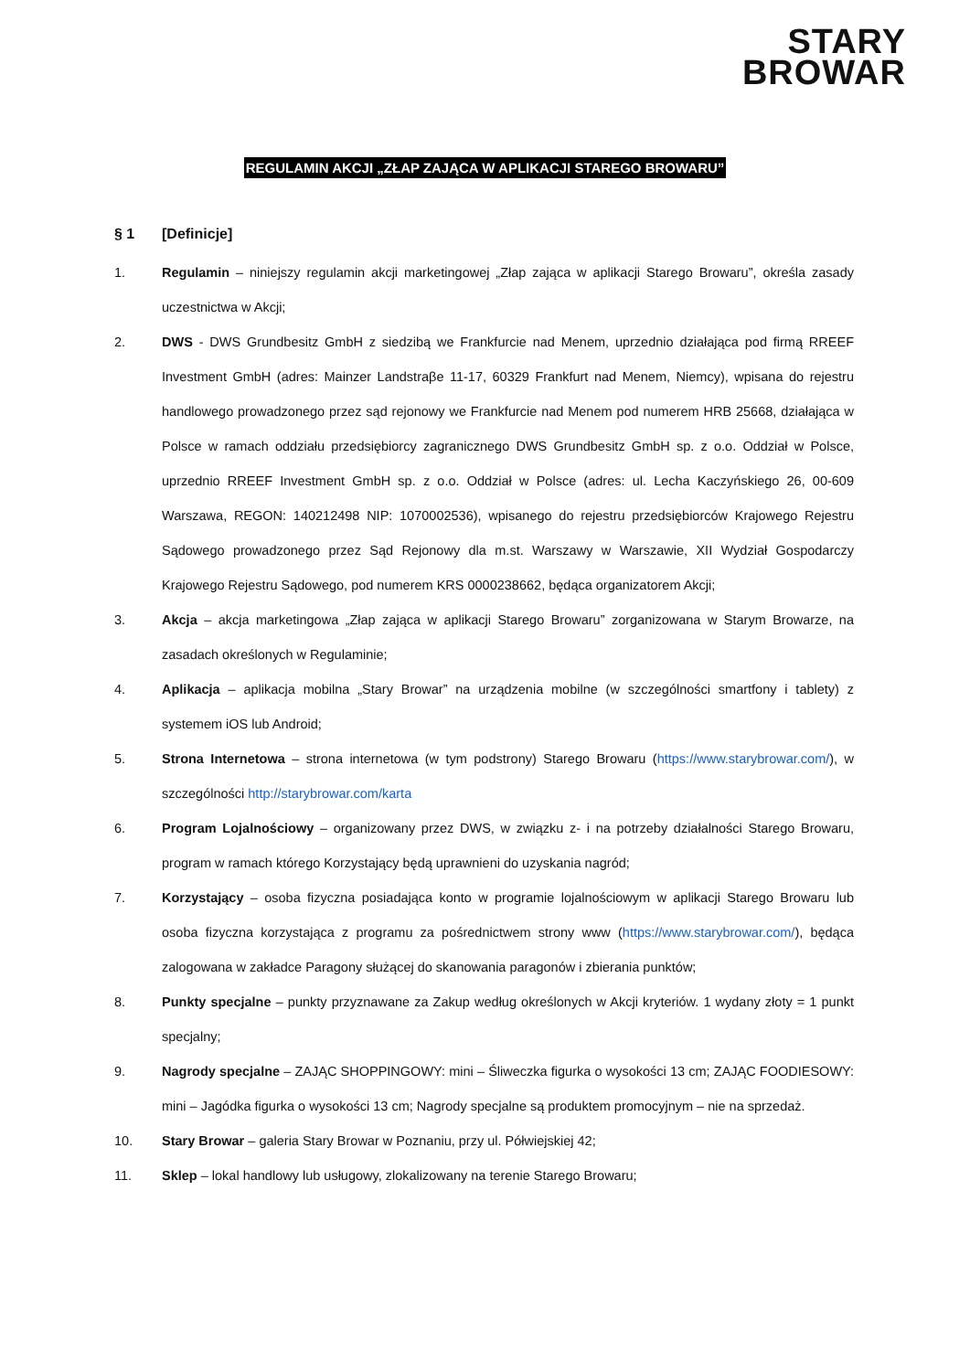STARY
BROWAR
REGULAMIN AKCJI „ZŁAP ZAJĄCA W APLIKACJI STAREGO BROWARU”
§ 1 [Definicje]
1. Regulamin – niniejszy regulamin akcji marketingowej „Złap zająca w aplikacji Starego Browaru”, określa zasady uczestnictwa w Akcji;
2. DWS - DWS Grundbesitz GmbH z siedzibą we Frankfurcie nad Menem, uprzednio działająca pod firmą RREEF Investment GmbH (adres: Mainzer Landstraβe 11-17, 60329 Frankfurt nad Menem, Niemcy), wpisana do rejestru handlowego prowadzonego przez sąd rejonowy we Frankfurcie nad Menem pod numerem HRB 25668, działająca w Polsce w ramach oddziału przedsiębiorcy zagranicznego DWS Grundbesitz GmbH sp. z o.o. Oddział w Polsce, uprzednio RREEF Investment GmbH sp. z o.o. Oddział w Polsce (adres: ul. Lecha Kaczyńskiego 26, 00-609 Warszawa, REGON: 140212498 NIP: 1070002536), wpisanego do rejestru przedsiębiorców Krajowego Rejestru Sądowego prowadzonego przez Sąd Rejonowy dla m.st. Warszawy w Warszawie, XII Wydział Gospodarczy Krajowego Rejestru Sądowego, pod numerem KRS 0000238662, będąca organizatorem Akcji;
3. Akcja – akcja marketingowa „Złap zająca w aplikacji Starego Browaru” zorganizowana w Starym Browarze, na zasadach określonych w Regulaminie;
4. Aplikacja – aplikacja mobilna „Stary Browar” na urządzenia mobilne (w szczególności smartfony i tablety) z systemem iOS lub Android;
5. Strona Internetowa – strona internetowa (w tym podstrony) Starego Browaru (https://www.starybrowar.com/), w szczególności http://starybrowar.com/karta
6. Program Lojalnościowy – organizowany przez DWS, w związku z- i na potrzeby działalności Starego Browaru, program w ramach którego Korzystający będą uprawnieni do uzyskania nagród;
7. Korzystający – osoba fizyczna posiadająca konto w programie lojalnościowym w aplikacji Starego Browaru lub osoba fizyczna korzystająca z programu za pośrednictwem strony www (https://www.starybrowar.com/), będąca zalogowana w zakładce Paragony służącej do skanowania paragonów i zbierania punktów;
8. Punkty specjalne – punkty przyznawane za Zakup według określonych w Akcji kryteriów. 1 wydany złoty = 1 punkt specjalny;
9. Nagrody specjalne – ZAJĄC SHOPPINGOWY: mini – Śliweczka figurka o wysokości 13 cm; ZAJĄC FOODIESOWY: mini – Jagódka figurka o wysokości 13 cm; Nagrody specjalne są produktem promocyjnym – nie na sprzedaż.
10. Stary Browar – galeria Stary Browar w Poznaniu, przy ul. Półwiejskiej 42;
11. Sklep – lokal handlowy lub usługowy, zlokalizowany na terenie Starego Browaru;